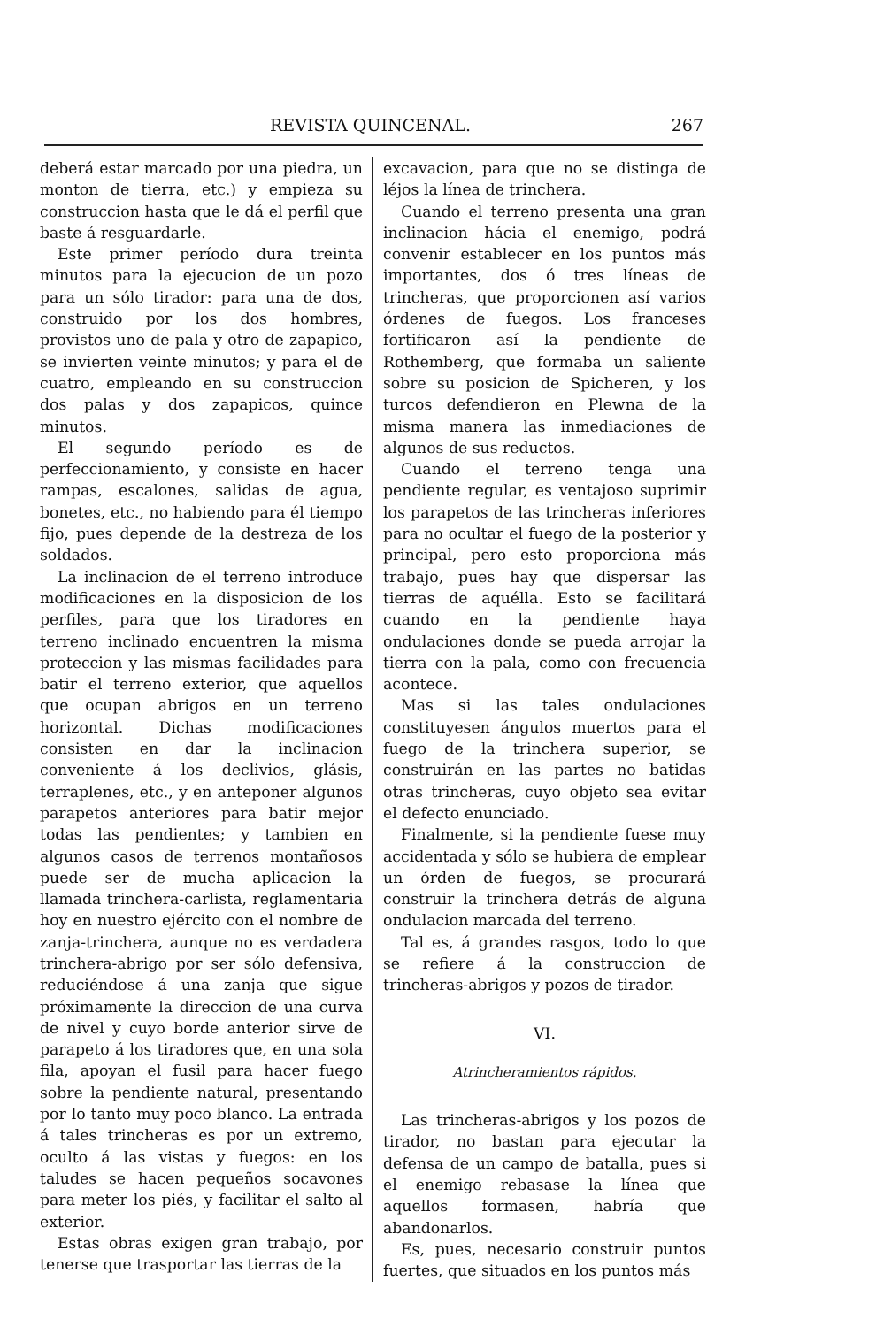REVISTA QUINCENAL. 267
deberá estar marcado por una piedra, un monton de tierra, etc.) y empieza su construccion hasta que le dá el perfil que baste á resguardarle.
Este primer período dura treinta minutos para la ejecucion de un pozo para un sólo tirador: para una de dos, construido por los dos hombres, provistos uno de pala y otro de zapapico, se invierten veinte minutos; y para el de cuatro, empleando en su construccion dos palas y dos zapapicos, quince minutos.
El segundo período es de perfeccionamiento, y consiste en hacer rampas, escalones, salidas de agua, bonetes, etc., no habiendo para él tiempo fijo, pues depende de la destreza de los soldados.
La inclinacion de el terreno introduce modificaciones en la disposicion de los perfiles, para que los tiradores en terreno inclinado encuentren la misma proteccion y las mismas facilidades para batir el terreno exterior, que aquellos que ocupan abrigos en un terreno horizontal. Dichas modificaciones consisten en dar la inclinacion conveniente á los declivios, glásis, terraplenes, etc., y en anteponer algunos parapetos anteriores para batir mejor todas las pendientes; y tambien en algunos casos de terrenos montañosos puede ser de mucha aplicacion la llamada trinchera-carlista, reglamentaria hoy en nuestro ejército con el nombre de zanja-trinchera, aunque no es verdadera trinchera-abrigo por ser sólo defensiva, reduciéndose á una zanja que sigue próximamente la direccion de una curva de nivel y cuyo borde anterior sirve de parapeto á los tiradores que, en una sola fila, apoyan el fusil para hacer fuego sobre la pendiente natural, presentando por lo tanto muy poco blanco. La entrada á tales trincheras es por un extremo, oculto á las vistas y fuegos: en los taludes se hacen pequeños socavones para meter los piés, y facilitar el salto al exterior.
Estas obras exigen gran trabajo, por tenerse que trasportar las tierras de la
excavacion, para que no se distinga de léjos la línea de trinchera.
Cuando el terreno presenta una gran inclinacion hácia el enemigo, podrá convenir establecer en los puntos más importantes, dos ó tres líneas de trincheras, que proporcionen así varios órdenes de fuegos. Los franceses fortificaron así la pendiente de Rothemberg, que formaba un saliente sobre su posicion de Spicheren, y los turcos defendieron en Plewna de la misma manera las inmediaciones de algunos de sus reductos.
Cuando el terreno tenga una pendiente regular, es ventajoso suprimir los parapetos de las trincheras inferiores para no ocultar el fuego de la posterior y principal, pero esto proporciona más trabajo, pues hay que dispersar las tierras de aquélla. Esto se facilitará cuando en la pendiente haya ondulaciones donde se pueda arrojar la tierra con la pala, como con frecuencia acontece.
Mas si las tales ondulaciones constituyesen ángulos muertos para el fuego de la trinchera superior, se construirán en las partes no batidas otras trincheras, cuyo objeto sea evitar el defecto enunciado.
Finalmente, si la pendiente fuese muy accidentada y sólo se hubiera de emplear un órden de fuegos, se procurará construir la trinchera detrás de alguna ondulacion marcada del terreno.
Tal es, á grandes rasgos, todo lo que se refiere á la construccion de trincheras-abrigos y pozos de tirador.
VI.
Atrincheramientos rápidos.
Las trincheras-abrigos y los pozos de tirador, no bastan para ejecutar la defensa de un campo de batalla, pues si el enemigo rebasase la línea que aquellos formasen, habría que abandonarlos.
Es, pues, necesario construir puntos fuertes, que situados en los puntos más